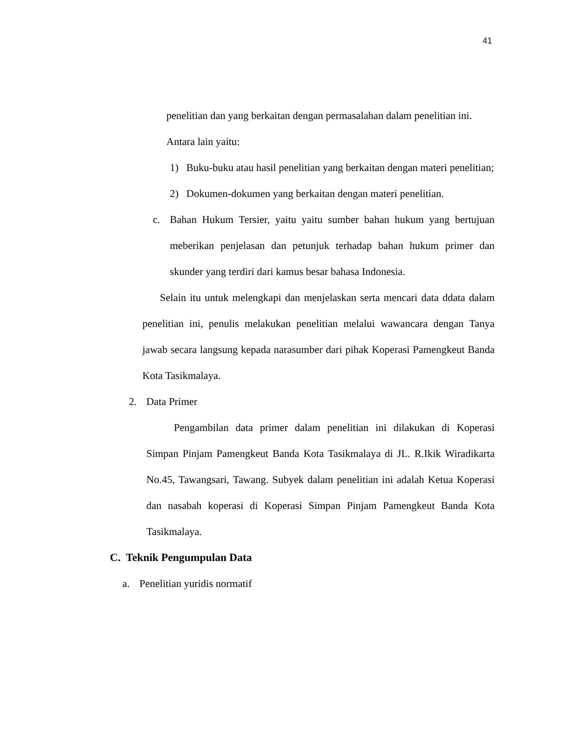41
penelitian dan yang berkaitan dengan permasalahan dalam penelitian ini.
Antara lain yaitu:
1) Buku-buku atau hasil penelitian yang berkaitan dengan materi penelitian;
2) Dokumen-dokumen yang berkaitan dengan materi penelitian.
c. Bahan Hukum Tersier, yaitu yaitu sumber bahan hukum yang bertujuan meberikan penjelasan dan petunjuk terhadap bahan hukum primer dan skunder yang terdiri dari kamus besar bahasa Indonesia.
Selain itu untuk melengkapi dan menjelaskan serta mencari data ddata dalam penelitian ini, penulis melakukan penelitian melalui wawancara dengan Tanya jawab secara langsung kepada narasumber dari pihak Koperasi Pamengkeut Banda Kota Tasikmalaya.
2. Data Primer
Pengambilan data primer dalam penelitian ini dilakukan di Koperasi Simpan Pinjam Pamengkeut Banda Kota Tasikmalaya di JL. R.Ikik Wiradikarta No.45, Tawangsari, Tawang. Subyek dalam penelitian ini adalah Ketua Koperasi dan nasabah koperasi di Koperasi Simpan Pinjam Pamengkeut Banda Kota Tasikmalaya.
C. Teknik Pengumpulan Data
a. Penelitian yuridis normatif